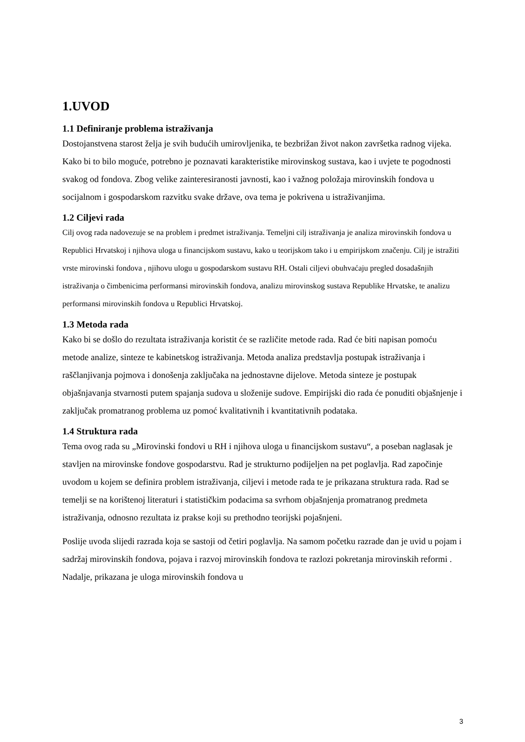1.UVOD
1.1 Definiranje problema istraživanja
Dostojanstvena starost želja je svih budućih umirovljenika, te bezbrižan život nakon završetka radnog vijeka. Kako bi to bilo moguće, potrebno je poznavati karakteristike mirovinskog sustava, kao i uvjete te pogodnosti svakog od fondova. Zbog velike zainteresiranosti javnosti, kao i važnog položaja mirovinskih fondova u socijalnom i gospodarskom razvitku svake države, ova tema je pokrivena u istraživanjima.
1.2 Ciljevi rada
Cilj ovog rada nadovezuje se na problem i predmet istraživanja. Temeljni cilj istraživanja je analiza mirovinskih fondova u Republici Hrvatskoj i njihova uloga u financijskom sustavu, kako u teorijskom tako i u empirijskom značenju. Cilj je istražiti vrste mirovinski fondova , njihovu ulogu u gospodarskom sustavu RH. Ostali ciljevi obuhvaćaju pregled dosadašnjih istraživanja o čimbenicima performansi mirovinskih fondova, analizu mirovinskog sustava Republike Hrvatske, te analizu performansi mirovinskih fondova u Republici Hrvatskoj.
1.3 Metoda rada
Kako bi se došlo do rezultata istraživanja koristit će se različite metode rada. Rad će biti napisan pomoću metode analize, sinteze te kabinetskog istraživanja. Metoda analiza predstavlja postupak istraživanja i raščlanjivanja pojmova i donošenja zaključaka na jednostavne dijelove. Metoda sinteze je postupak objašnjavanja stvarnosti putem spajanja sudova u složenije sudove. Empirijski dio rada će ponuditi objašnjenje i zaključak promatranog problema uz pomoć kvalitativnih i kvantitativnih podataka.
1.4 Struktura rada
Tema ovog rada su „Mirovinski fondovi u RH i njihova uloga u financijskom sustavu“, a poseban naglasak je stavljen na mirovinske fondove gospodarstvu. Rad je strukturno podijeljen na pet poglavlja. Rad započinje uvodom u kojem se definira problem istraživanja, ciljevi i metode rada te je prikazana struktura rada. Rad se temelji se na korištenoj literaturi i statističkim podacima sa svrhom objašnjenja promatranog predmeta istraživanja, odnosno rezultata iz prakse koji su prethodno teorijski pojašnjeni.
Poslije uvoda slijedi razrada koja se sastoji od četiri poglavlja. Na samom početku razrade dan je uvid u pojam i sadržaj mirovinskih fondova, pojava i razvoj mirovinskih fondova te razlozi pokretanja mirovinskih reformi . Nadalje, prikazana je uloga mirovinskih fondova u
3